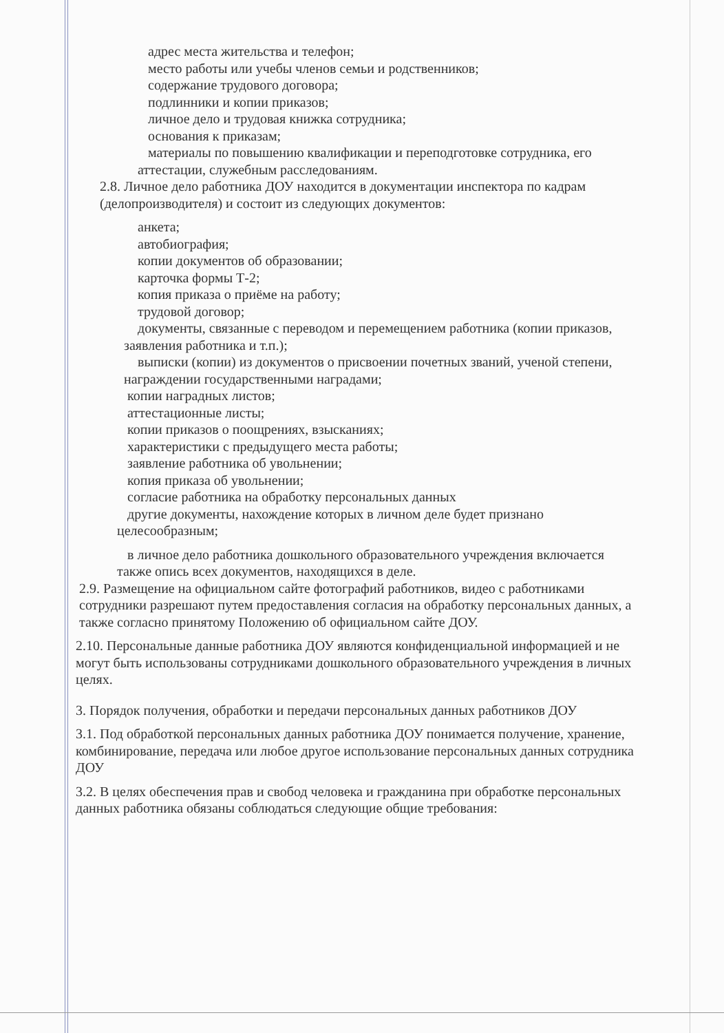адрес места жительства и телефон;
место работы или учебы членов семьи и родственников;
содержание трудового договора;
подлинники и копии приказов;
личное дело и трудовая книжка сотрудника;
основания к приказам;
материалы по повышению квалификации и переподготовке сотрудника, его
аттестации, служебным расследованиям.
2.8. Личное дело работника ДОУ находится в документации инспектора по кадрам (делопроизводителя) и состоит из следующих документов:
анкета;
автобиография;
копии документов об образовании;
карточка формы Т-2;
копия приказа о приёме на работу;
трудовой договор;
документы, связанные с переводом и перемещением работника (копии приказов,
заявления работника и т.п.);
выписки (копии) из документов о присвоении почетных званий, ученой степени,
награждении государственными наградами;
копии наградных листов;
аттестационные листы;
копии приказов о поощрениях, взысканиях;
характеристики с предыдущего места работы;
заявление работника об увольнении;
копия приказа об увольнении;
согласие работника на обработку персональных данных
другие документы, нахождение которых в личном деле будет признано
целесообразным;
в личное дело работника дошкольного образовательного учреждения включается
также опись всех документов, находящихся в деле.
2.9. Размещение на официальном сайте фотографий работников, видео с работниками сотрудники разрешают путем предоставления согласия на обработку персональных данных, а также согласно принятому Положению об официальном сайте ДОУ.
2.10. Персональные данные работника ДОУ являются конфиденциальной информацией и не могут быть использованы сотрудниками дошкольного образовательного учреждения в личных целях.
3. Порядок получения, обработки и передачи персональных данных работников ДОУ
3.1. Под обработкой персональных данных работника ДОУ понимается получение, хранение, комбинирование, передача или любое другое использование персональных данных сотрудника ДОУ
3.2. В целях обеспечения прав и свобод человека и гражданина при обработке персональных данных работника обязаны соблюдаться следующие общие требования: